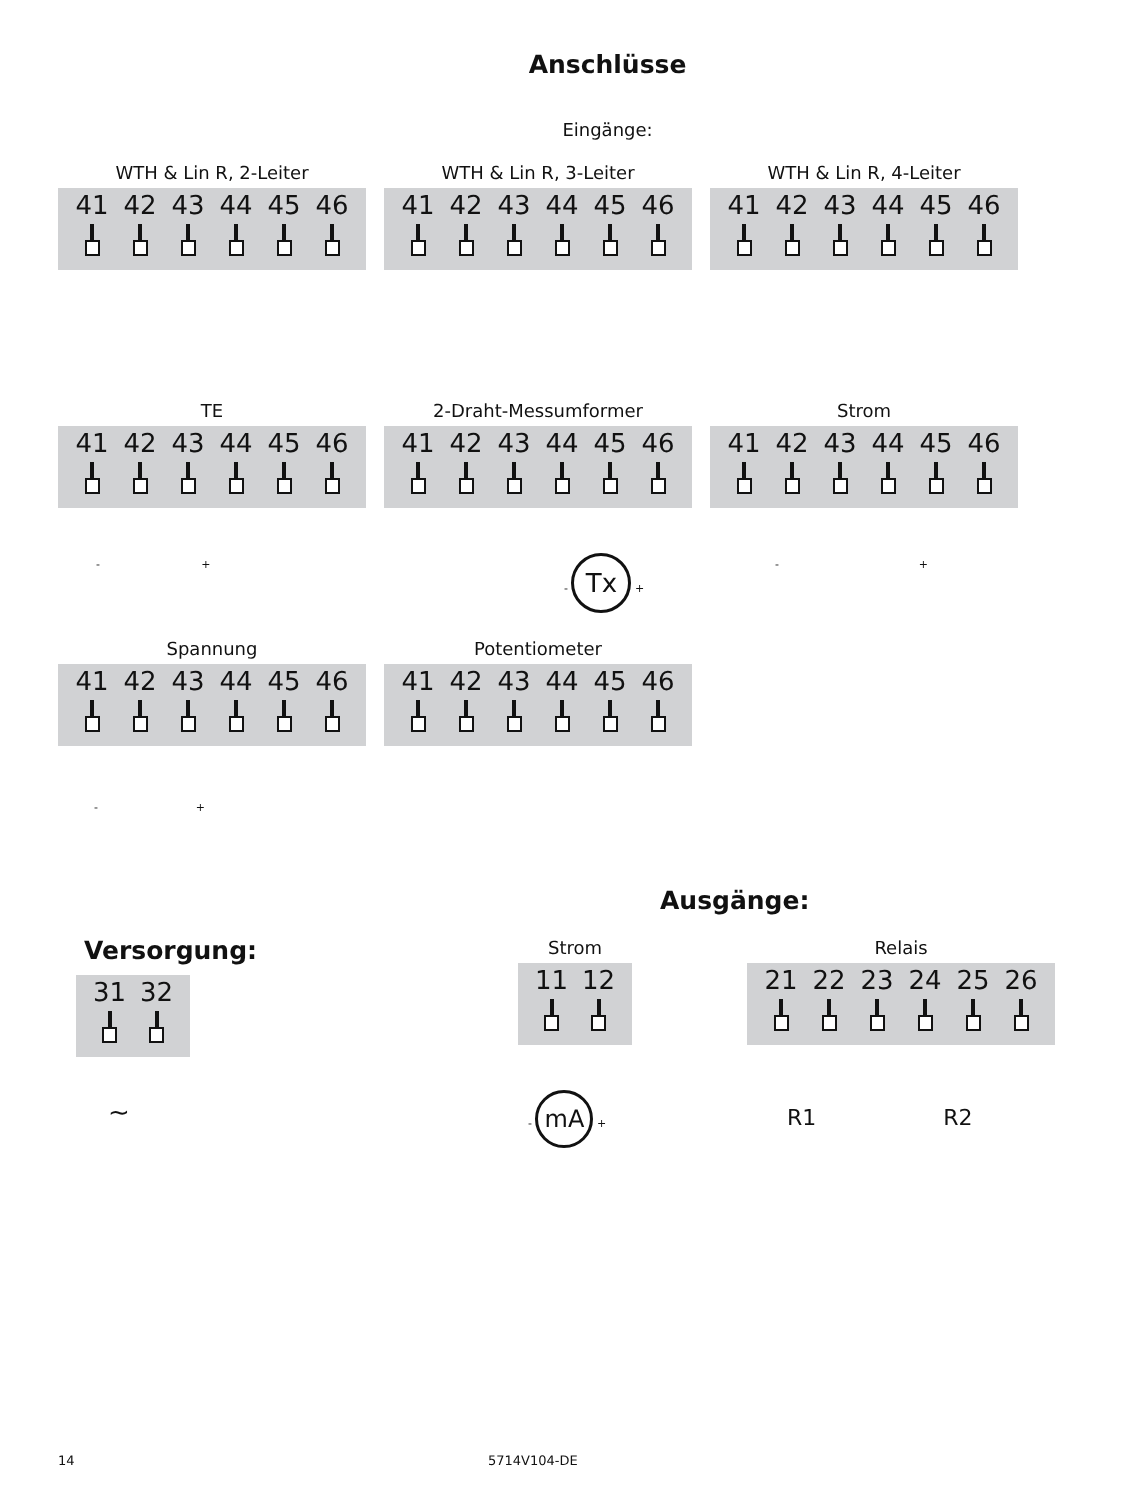Anschlüsse
Eingänge:
WTH & Lin R, 2-Leiter
41 42 43 44 45 46
WTH & Lin R, 3-Leiter
41 42 43 44 45 46
WTH & Lin R, 4-Leiter
41 42 43 44 45 46
TE
41 42 43 44 45 46
- +
2-Draht-Messumformer
41 42 43 44 45 46
- Tx +
Strom
41 42 43 44 45 46
- +
Spannung
41 42 43 44 45 46
- +
Potentiometer
41 42 43 44 45 46
Versorgung:
31 32
∼
Ausgänge:
Strom
11 12
- mA +
Relais
21 22 23 24 25 26
R1 R2
14 5714V104-DE